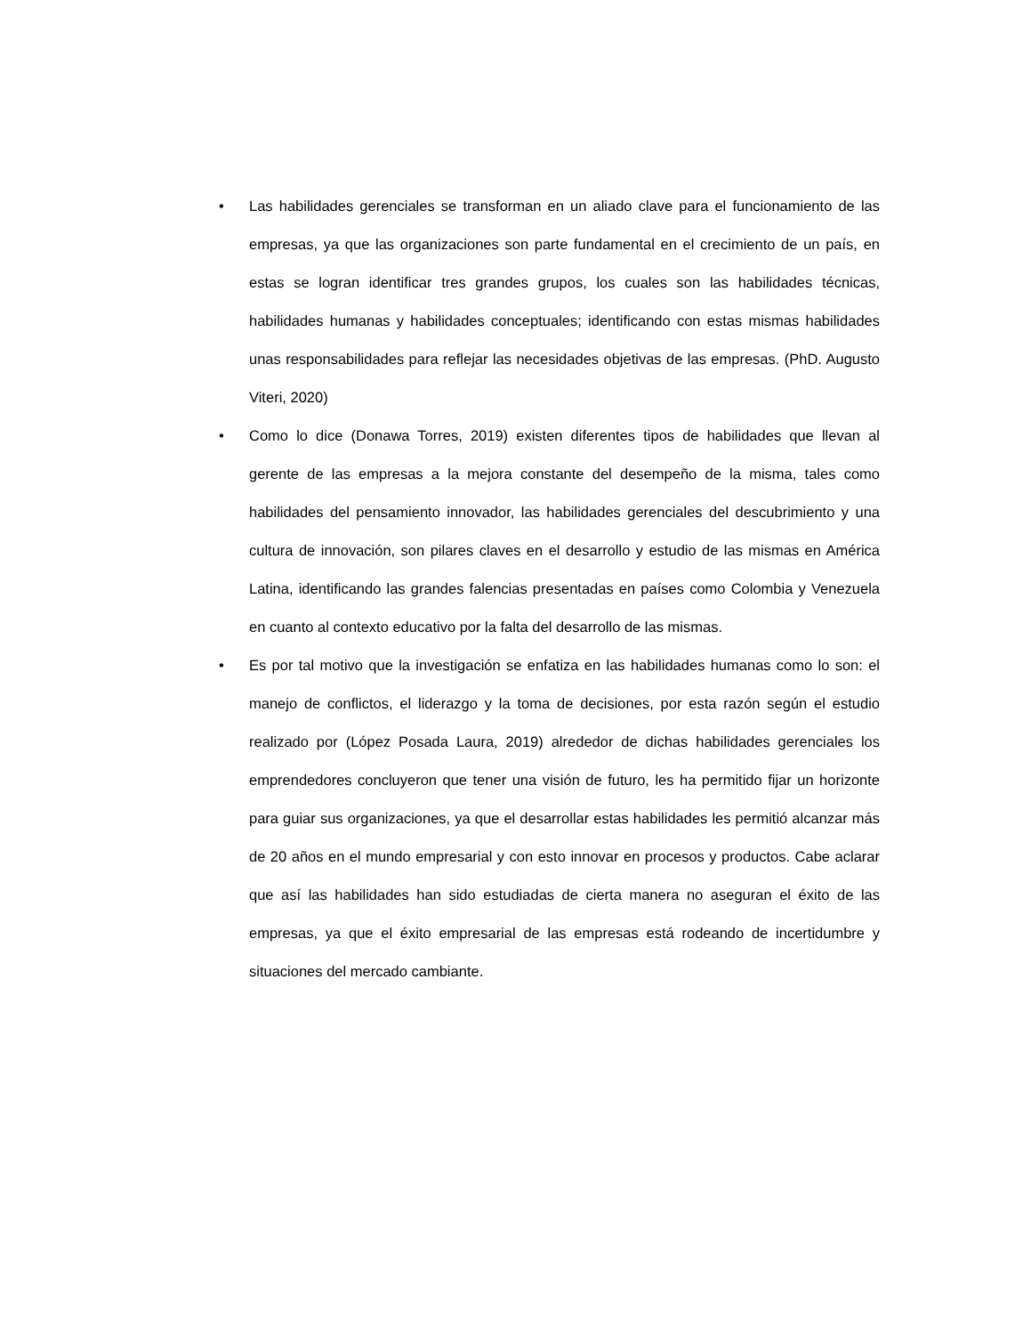• Las habilidades gerenciales se transforman en un aliado clave para el funcionamiento de las empresas, ya que las organizaciones son parte fundamental en el crecimiento de un país, en estas se logran identificar tres grandes grupos, los cuales son las habilidades técnicas, habilidades humanas y habilidades conceptuales; identificando con estas mismas habilidades unas responsabilidades para reflejar las necesidades objetivas de las empresas. (PhD. Augusto Viteri, 2020)
• Como lo dice (Donawa Torres, 2019) existen diferentes tipos de habilidades que llevan al gerente de las empresas a la mejora constante del desempeño de la misma, tales como habilidades del pensamiento innovador, las habilidades gerenciales del descubrimiento y una cultura de innovación, son pilares claves en el desarrollo y estudio de las mismas en América Latina, identificando las grandes falencias presentadas en países como Colombia y Venezuela en cuanto al contexto educativo por la falta del desarrollo de las mismas.
• Es por tal motivo que la investigación se enfatiza en las habilidades humanas como lo son: el manejo de conflictos, el liderazgo y la toma de decisiones, por esta razón según el estudio realizado por (López Posada Laura, 2019) alrededor de dichas habilidades gerenciales los emprendedores concluyeron que tener una visión de futuro, les ha permitido fijar un horizonte para guiar sus organizaciones, ya que el desarrollar estas habilidades les permitió alcanzar más de 20 años en el mundo empresarial y con esto innovar en procesos y productos. Cabe aclarar que así las habilidades han sido estudiadas de cierta manera no aseguran el éxito de las empresas, ya que el éxito empresarial de las empresas está rodeando de incertidumbre y situaciones del mercado cambiante.